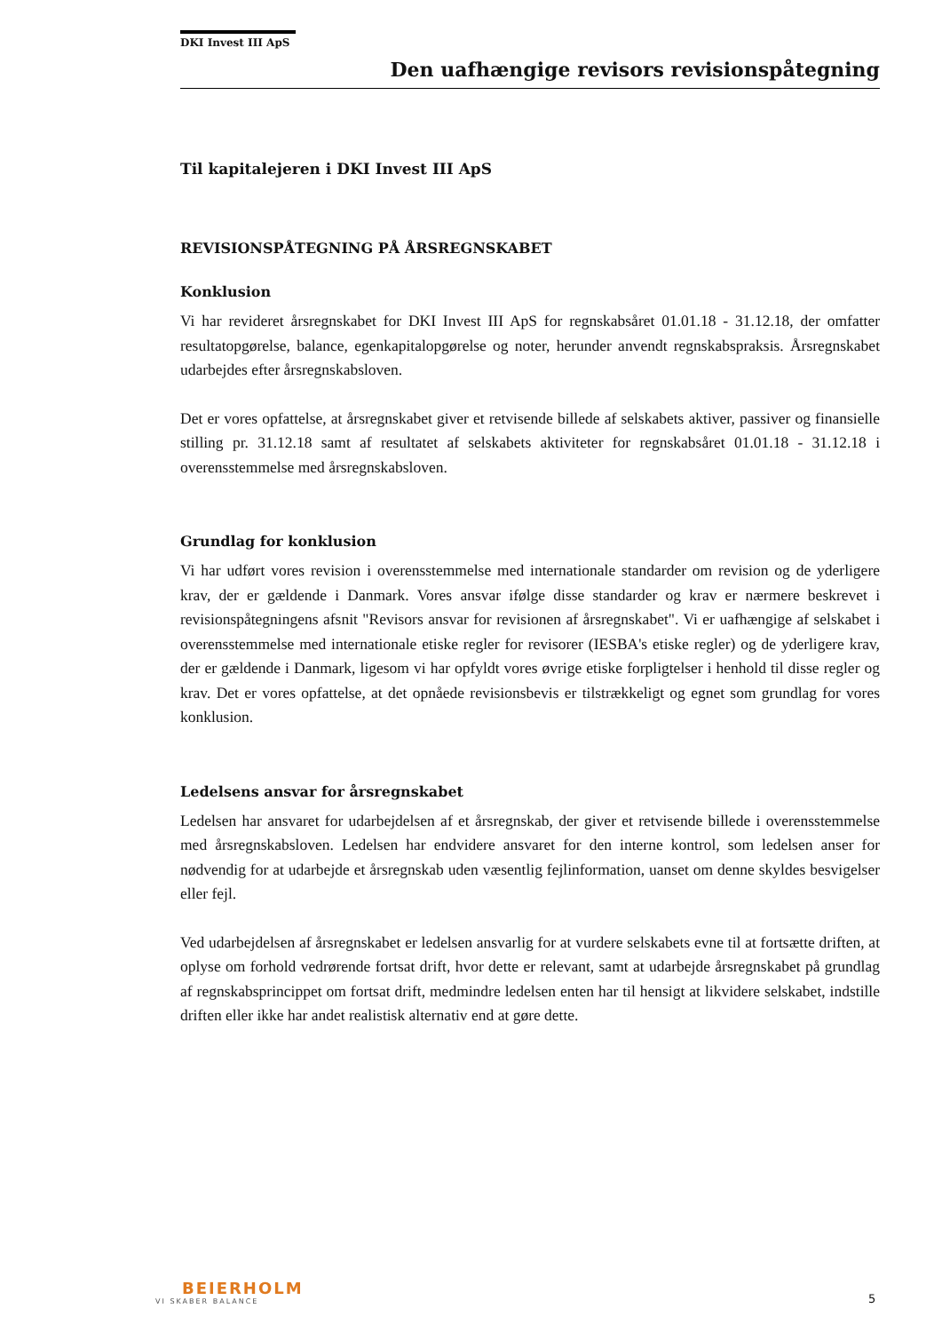DKI Invest III ApS
Den uafhængige revisors revisionspåtegning
Til kapitalejeren i DKI Invest III ApS
REVISIONSPÅTEGNING PÅ ÅRSREGNSKABET
Konklusion
Vi har revideret årsregnskabet for DKI Invest III ApS for regnskabsåret 01.01.18 - 31.12.18, der omfatter resultatopgørelse, balance, egenkapitalopgørelse og noter, herunder anvendt regnskabspraksis. Årsregnskabet udarbejdes efter årsregnskabsloven.
Det er vores opfattelse, at årsregnskabet giver et retvisende billede af selskabets aktiver, passiver og finansielle stilling pr. 31.12.18 samt af resultatet af selskabets aktiviteter for regnskabsåret 01.01.18 - 31.12.18 i overensstemmelse med årsregnskabsloven.
Grundlag for konklusion
Vi har udført vores revision i overensstemmelse med internationale standarder om revision og de yderligere krav, der er gældende i Danmark. Vores ansvar ifølge disse standarder og krav er nærmere beskrevet i revisionspåtegningens afsnit "Revisors ansvar for revisionen af årsregnskabet". Vi er uafhængige af selskabet i overensstemmelse med internationale etiske regler for revisorer (IESBA's etiske regler) og de yderligere krav, der er gældende i Danmark, ligesom vi har opfyldt vores øvrige etiske forpligtelser i henhold til disse regler og krav. Det er vores opfattelse, at det opnåede revisionsbevis er tilstrækkeligt og egnet som grundlag for vores konklusion.
Ledelsens ansvar for årsregnskabet
Ledelsen har ansvaret for udarbejdelsen af et årsregnskab, der giver et retvisende billede i overensstemmelse med årsregnskabsloven. Ledelsen har endvidere ansvaret for den interne kontrol, som ledelsen anser for nødvendig for at udarbejde et årsregnskab uden væsentlig fejlinformation, uanset om denne skyldes besvigelser eller fejl.
Ved udarbejdelsen af årsregnskabet er ledelsen ansvarlig for at vurdere selskabets evne til at fortsætte driften, at oplyse om forhold vedrørende fortsat drift, hvor dette er relevant, samt at udarbejde årsregnskabet på grundlag af regnskabsprincippet om fortsat drift, medmindre ledelsen enten har til hensigt at likvidere selskabet, indstille driften eller ikke har andet realistisk alternativ end at gøre dette.
BEIERHOLM
VI SKABER BALANCE
5